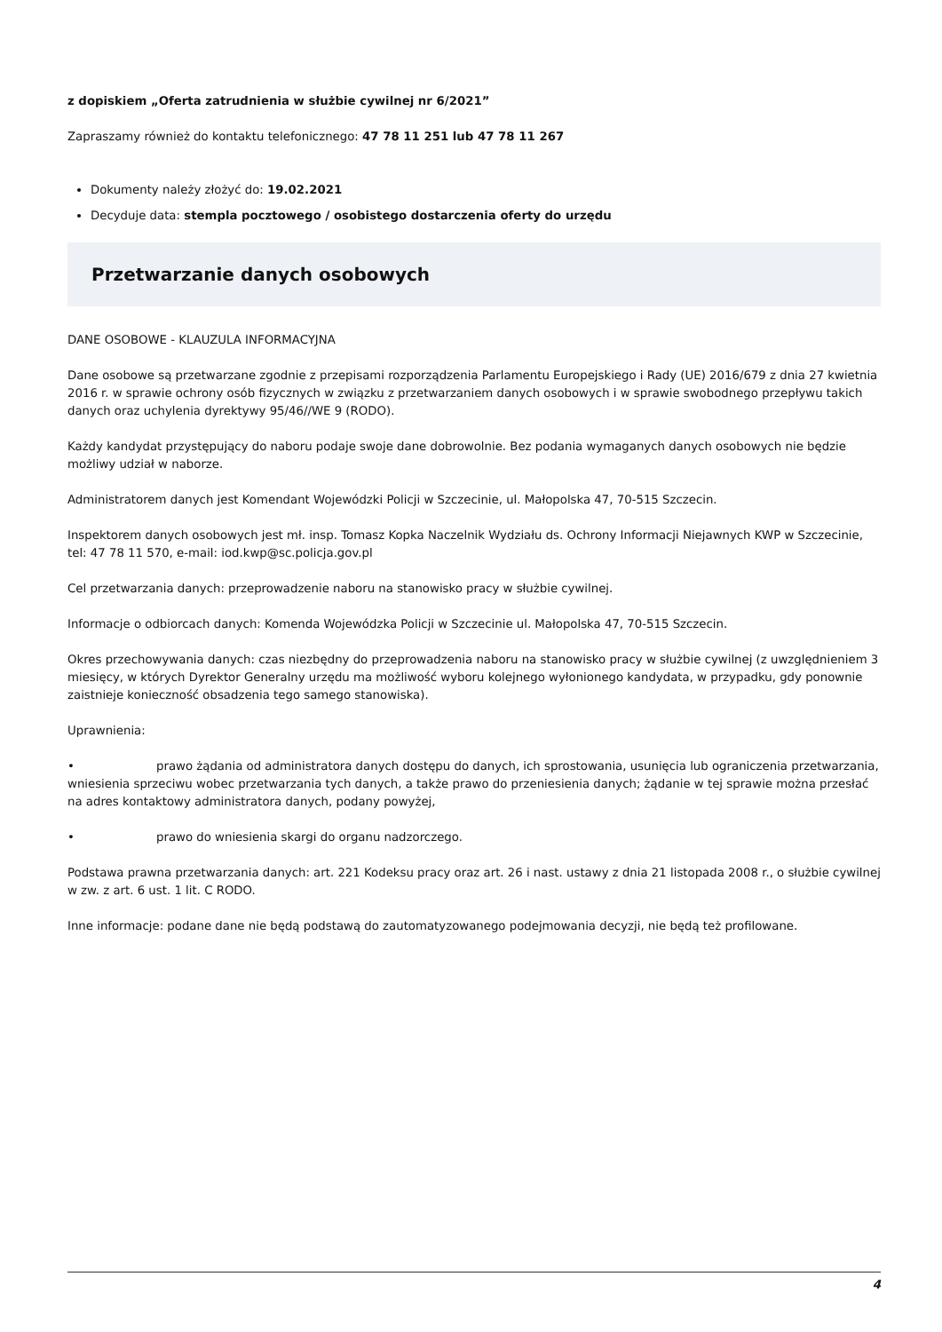z dopiskiem „Oferta zatrudnienia w służbie cywilnej nr 6/2021”
Zapraszamy również do kontaktu telefonicznego: 47 78 11 251 lub 47 78 11 267
Dokumenty należy złożyć do: 19.02.2021
Decyduje data: stempla pocztowego / osobistego dostarczenia oferty do urzędu
Przetwarzanie danych osobowych
DANE OSOBOWE - KLAUZULA INFORMACYJNA
Dane osobowe są przetwarzane zgodnie z przepisami rozporządzenia Parlamentu Europejskiego i Rady (UE) 2016/679 z dnia 27 kwietnia 2016 r. w sprawie ochrony osób fizycznych w związku z przetwarzaniem danych osobowych i w sprawie swobodnego przepływu takich danych oraz uchylenia dyrektywy 95/46//WE 9 (RODO).
Każdy kandydat przystępujący do naboru podaje swoje dane dobrowolnie. Bez podania wymaganych danych osobowych nie będzie możliwy udział w naborze.
Administratorem danych jest Komendant Wojewódzki Policji w Szczecinie, ul. Małopolska 47, 70-515 Szczecin.
Inspektorem danych osobowych jest mł. insp. Tomasz Kopka Naczelnik Wydziału ds. Ochrony Informacji Niejawnych KWP w Szczecinie, tel: 47 78 11 570, e-mail: iod.kwp@sc.policja.gov.pl
Cel przetwarzania danych: przeprowadzenie naboru na stanowisko pracy w służbie cywilnej.
Informacje o odbiorcach danych: Komenda Wojewódzka Policji w Szczecinie ul. Małopolska 47, 70-515 Szczecin.
Okres przechowywania danych: czas niezbędny do przeprowadzenia naboru na stanowisko pracy w służbie cywilnej (z uwzględnieniem 3 miesięcy, w których Dyrektor Generalny urzędu ma możliwość wyboru kolejnego wyłonionego kandydata, w przypadku, gdy ponownie zaistnieje konieczność obsadzenia tego samego stanowiska).
Uprawnienia:
• prawo żądania od administratora danych dostępu do danych, ich sprostowania, usunięcia lub ograniczenia przetwarzania, wniesienia sprzeciwu wobec przetwarzania tych danych, a także prawo do przeniesienia danych; żądanie w tej sprawie można przesłać na adres kontaktowy administratora danych, podany powyżej,
• prawo do wniesienia skargi do organu nadzorczego.
Podstawa prawna przetwarzania danych: art. 221 Kodeksu pracy oraz art. 26 i nast. ustawy z dnia 21 listopada 2008 r., o służbie cywilnej w zw. z art. 6 ust. 1 lit. C RODO.
Inne informacje: podane dane nie będą podstawą do zautomatyzowanego podejmowania decyzji, nie będą też profilowane.
4